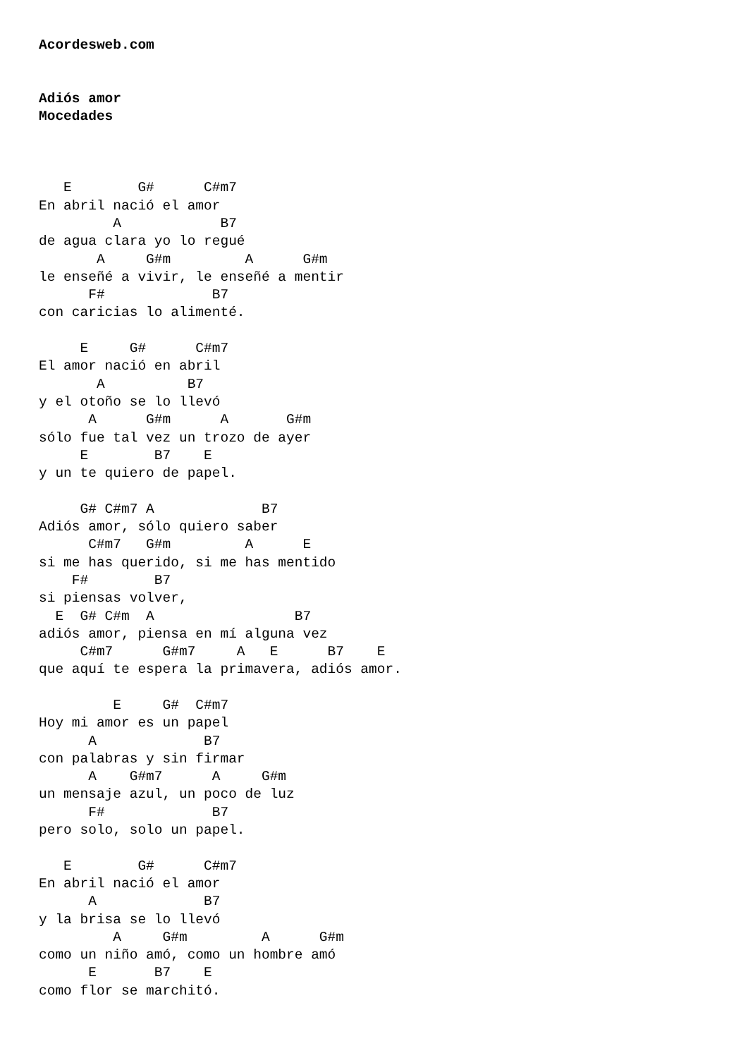Acordesweb.com


Adiós amor
Mocedades



   E        G#      C#m7
En abril nació el amor
         A            B7
de agua clara yo lo regué
       A     G#m         A      G#m
le enseñé a vivir, le enseñé a mentir
      F#             B7
con caricias lo alimenté.

     E     G#      C#m7
El amor nació en abril
       A          B7
y el otoño se lo llevó
      A      G#m      A       G#m
sólo fue tal vez un trozo de ayer
     E        B7    E
y un te quiero de papel.

     G# C#m7 A             B7
Adiós amor, sólo quiero saber
      C#m7   G#m         A      E
si me has querido, si me has mentido
    F#        B7
si piensas volver,
  E  G# C#m  A                 B7
adiós amor, piensa en mí alguna vez
     C#m7      G#m7     A   E      B7    E
que aquí te espera la primavera, adiós amor.

         E     G#  C#m7
Hoy mi amor es un papel
      A             B7
con palabras y sin firmar
      A    G#m7      A     G#m
un mensaje azul, un poco de luz
      F#             B7
pero solo, solo un papel.

   E        G#      C#m7
En abril nació el amor
      A             B7
y la brisa se lo llevó
         A     G#m         A      G#m
como un niño amó, como un hombre amó
      E       B7    E
como flor se marchitó.